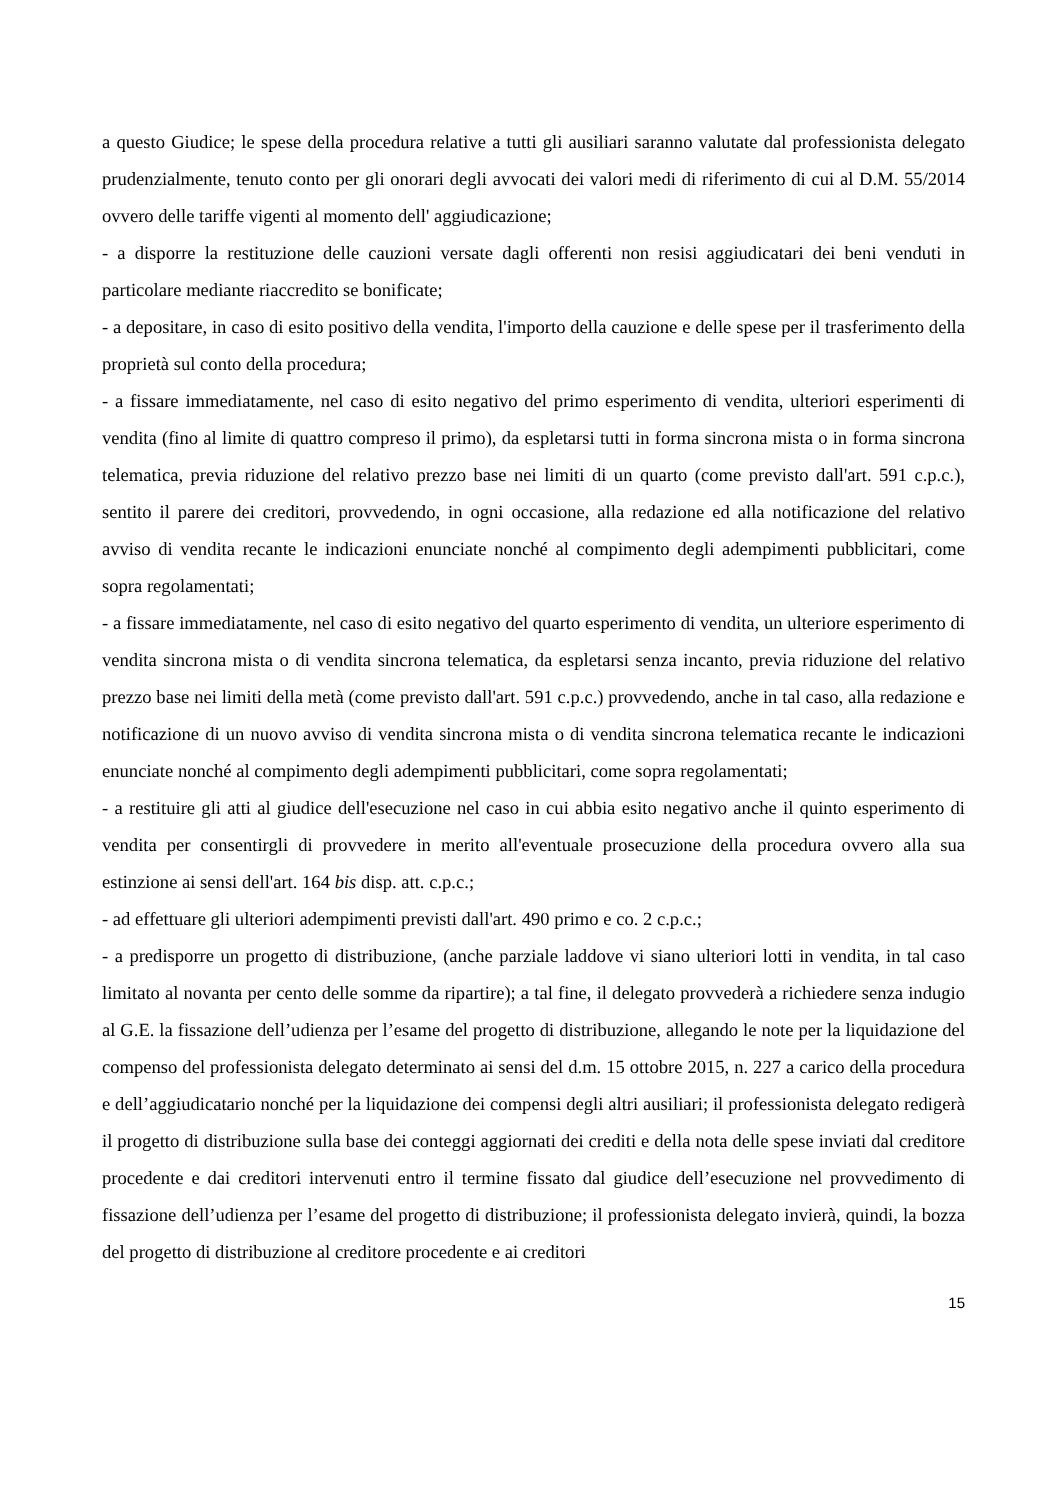a questo Giudice; le spese della procedura relative a tutti gli ausiliari saranno valutate dal professionista delegato prudenzialmente, tenuto conto per gli onorari degli avvocati dei valori medi di riferimento di cui al D.M. 55/2014 ovvero delle tariffe vigenti al momento dell' aggiudicazione;
- a disporre la restituzione delle cauzioni versate dagli offerenti non resisi aggiudicatari dei beni venduti in particolare mediante riaccredito se bonificate;
- a depositare, in caso di esito positivo della vendita, l'importo della cauzione e delle spese per il trasferimento della proprietà sul conto della procedura;
- a fissare immediatamente, nel caso di esito negativo del primo esperimento di vendita, ulteriori esperimenti di vendita (fino al limite di quattro compreso il primo), da espletarsi tutti in forma sincrona mista o in forma sincrona telematica, previa riduzione del relativo prezzo base nei limiti di un quarto (come previsto dall'art. 591 c.p.c.), sentito il parere dei creditori, provvedendo, in ogni occasione, alla redazione ed alla notificazione del relativo avviso di vendita recante le indicazioni enunciate nonché al compimento degli adempimenti pubblicitari, come sopra regolamentati;
- a fissare immediatamente, nel caso di esito negativo del quarto esperimento di vendita, un ulteriore esperimento di vendita sincrona mista o di vendita sincrona telematica, da espletarsi senza incanto, previa riduzione del relativo prezzo base nei limiti della metà (come previsto dall'art. 591 c.p.c.) provvedendo, anche in tal caso, alla redazione e notificazione di un nuovo avviso di vendita sincrona mista o di vendita sincrona telematica recante le indicazioni enunciate nonché al compimento degli adempimenti pubblicitari, come sopra regolamentati;
- a restituire gli atti al giudice dell'esecuzione nel caso in cui abbia esito negativo anche il quinto esperimento di vendita per consentirgli di provvedere in merito all'eventuale prosecuzione della procedura ovvero alla sua estinzione ai sensi dell'art. 164 bis disp. att. c.p.c.;
- ad effettuare gli ulteriori adempimenti previsti dall'art. 490 primo e co. 2 c.p.c.;
- a predisporre un progetto di distribuzione, (anche parziale laddove vi siano ulteriori lotti in vendita, in tal caso limitato al novanta per cento delle somme da ripartire); a tal fine, il delegato provvederà a richiedere senza indugio al G.E. la fissazione dell’udienza per l’esame del progetto di distribuzione, allegando le note per la liquidazione del compenso del professionista delegato determinato ai sensi del d.m. 15 ottobre 2015, n. 227 a carico della procedura e dell’aggiudicatario nonché per la liquidazione dei compensi degli altri ausiliari; il professionista delegato redigerà il progetto di distribuzione sulla base dei conteggi aggiornati dei crediti e della nota delle spese inviati dal creditore procedente e dai creditori intervenuti entro il termine fissato dal giudice dell’esecuzione nel provvedimento di fissazione dell’udienza per l’esame del progetto di distribuzione; il professionista delegato invierà, quindi, la bozza del progetto di distribuzione al creditore procedente e ai creditori
15